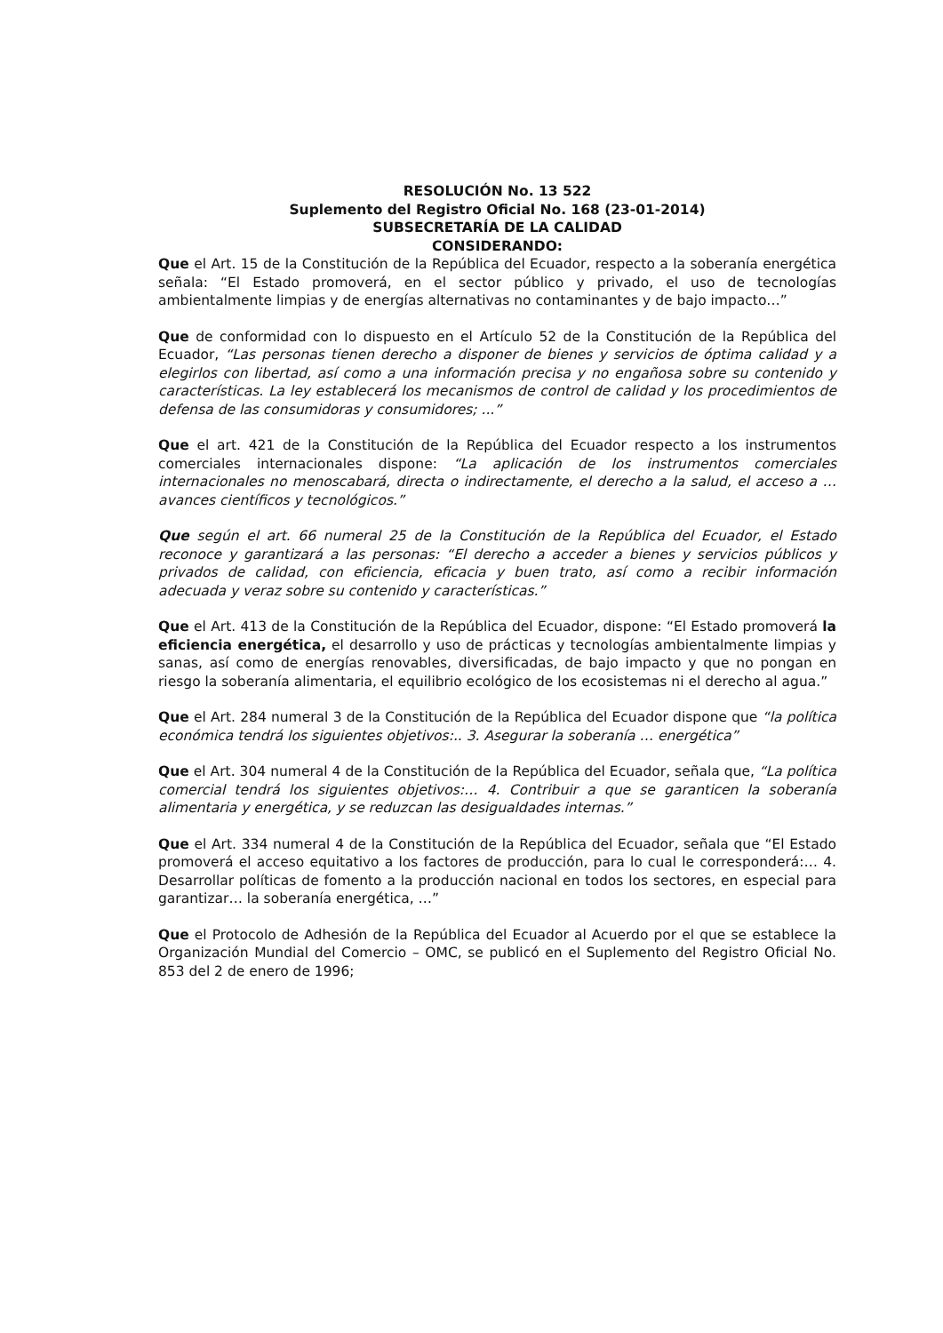RESOLUCIÓN No. 13 522
Suplemento del Registro Oficial No. 168 (23-01-2014)
SUBSECRETARÍA DE LA CALIDAD
CONSIDERANDO:
Que el Art. 15 de la Constitución de la República del Ecuador, respecto a la soberanía energética señala: “El Estado promoverá, en el sector público y privado, el uso de tecnologías ambientalmente limpias y de energías alternativas no contaminantes y de bajo impacto…”
Que de conformidad con lo dispuesto en el Artículo 52 de la Constitución de la República del Ecuador, “Las personas tienen derecho a disponer de bienes y servicios de óptima calidad y a elegirlos con libertad, así como a una información precisa y no engañosa sobre su contenido y características. La ley establecerá los mecanismos de control de calidad y los procedimientos de defensa de las consumidoras y consumidores; ...”
Que el art. 421 de la Constitución de la República del Ecuador respecto a los instrumentos comerciales internacionales dispone: “La aplicación de los instrumentos comerciales internacionales no menoscabará, directa o indirectamente, el derecho a la salud, el acceso a … avances científicos y tecnológicos.”
Que según el art. 66 numeral 25 de la Constitución de la República del Ecuador, el Estado reconoce y garantizará a las personas: “El derecho a acceder a bienes y servicios públicos y privados de calidad, con eficiencia, eficacia y buen trato, así como a recibir información adecuada y veraz sobre su contenido y características.”
Que el Art. 413 de la Constitución de la República del Ecuador, dispone: “El Estado promoverá la eficiencia energética, el desarrollo y uso de prácticas y tecnologías ambientalmente limpias y sanas, así como de energías renovables, diversificadas, de bajo impacto y que no pongan en riesgo la soberanía alimentaria, el equilibrio ecológico de los ecosistemas ni el derecho al agua.”
Que el Art. 284 numeral 3 de la Constitución de la República del Ecuador dispone que “la política económica tendrá los siguientes objetivos:.. 3. Asegurar la soberanía … energética”
Que el Art. 304 numeral 4 de la Constitución de la República del Ecuador, señala que, “La política comercial tendrá los siguientes objetivos:… 4. Contribuir a que se garanticen la soberanía alimentaria y energética, y se reduzcan las desigualdades internas.”
Que el Art. 334 numeral 4 de la Constitución de la República del Ecuador, señala que “El Estado promoverá el acceso equitativo a los factores de producción, para lo cual le corresponderá:… 4. Desarrollar políticas de fomento a la producción nacional en todos los sectores, en especial para garantizar… la soberanía energética, …”
Que el Protocolo de Adhesión de la República del Ecuador al Acuerdo por el que se establece la Organización Mundial del Comercio – OMC, se publicó en el Suplemento del Registro Oficial No. 853 del 2 de enero de 1996;